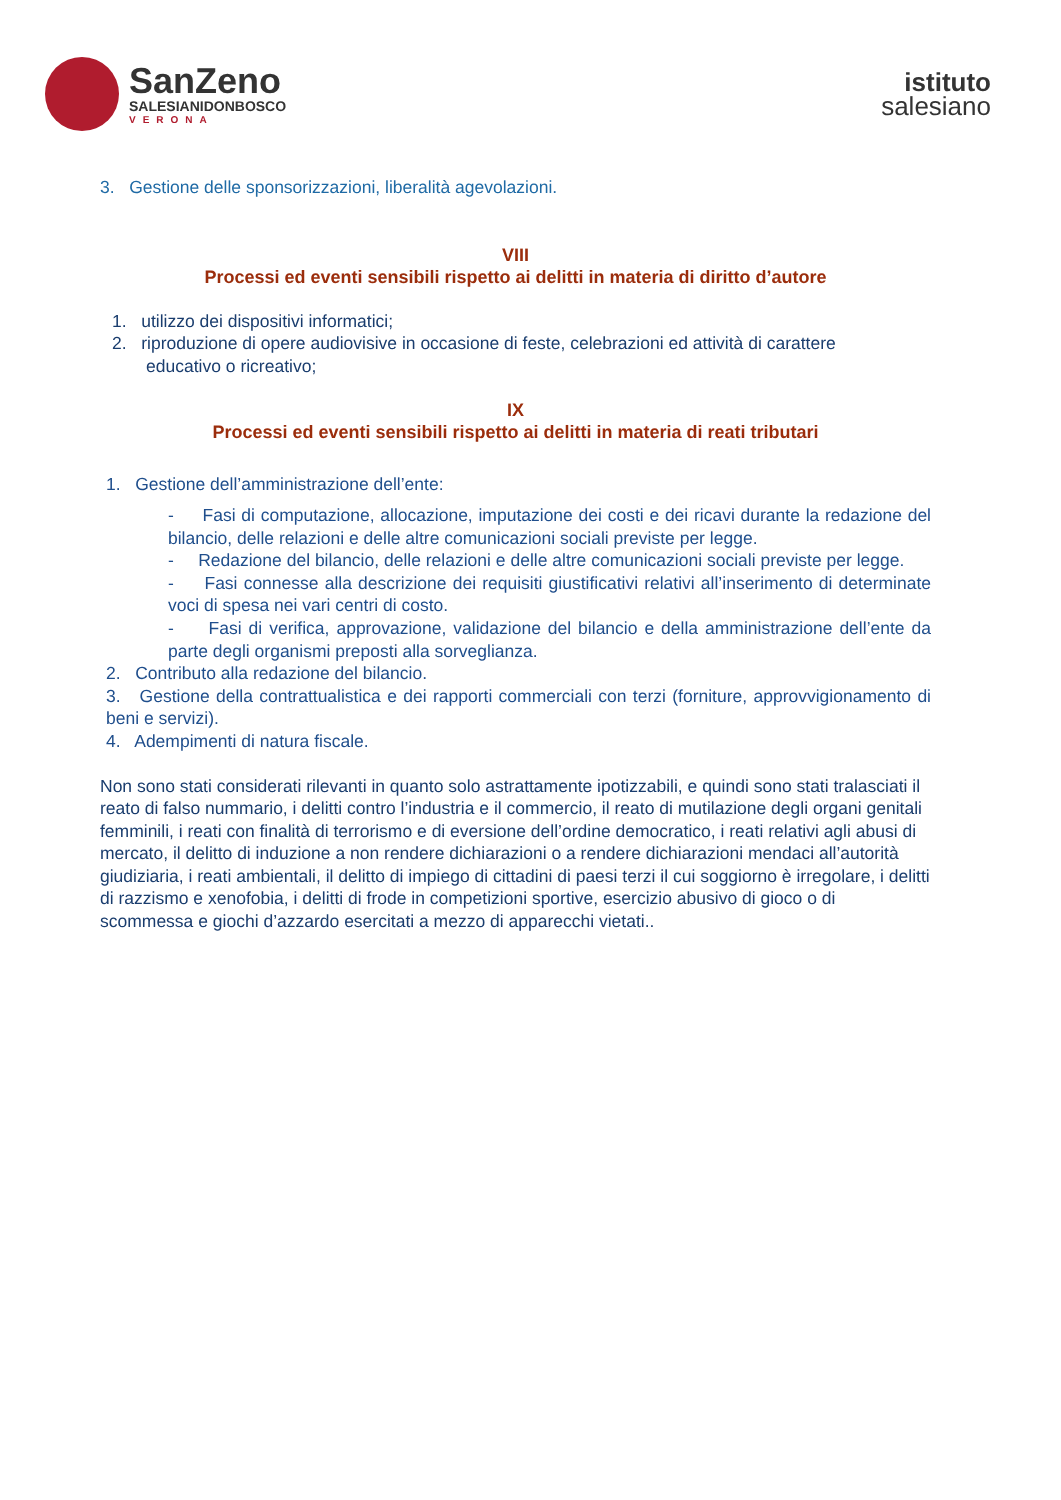SanZeno
SALESIANIDONBOSCO
VERONA
istituto
salesiano
3. Gestione delle sponsorizzazioni, liberalità agevolazioni.
VIII
Processi ed eventi sensibili rispetto ai delitti in materia di diritto d’autore
1. utilizzo dei dispositivi informatici;
2. riproduzione di opere audiovisive in occasione di feste, celebrazioni ed attività di carattere
educativo o ricreativo;
IX
Processi ed eventi sensibili rispetto ai delitti in materia di reati tributari
1. Gestione dell’amministrazione dell’ente:
- Fasi di computazione, allocazione, imputazione dei costi e dei ricavi durante la redazione del bilancio, delle relazioni e delle altre comunicazioni sociali previste per legge.
- Redazione del bilancio, delle relazioni e delle altre comunicazioni sociali previste per legge.
- Fasi connesse alla descrizione dei requisiti giustificativi relativi all’inserimento di determinate voci di spesa nei vari centri di costo.
- Fasi di verifica, approvazione, validazione del bilancio e della amministrazione dell’ente da parte degli organismi preposti alla sorveglianza.
2. Contributo alla redazione del bilancio.
3. Gestione della contrattualistica e dei rapporti commerciali con terzi (forniture, approvvigionamento di beni e servizi).
4. Adempimenti di natura fiscale.
Non sono stati considerati rilevanti in quanto solo astrattamente ipotizzabili, e quindi sono stati tralasciati il reato di falso nummario, i delitti contro l’industria e il commercio, il reato di mutilazione degli organi genitali femminili, i reati con finalità di terrorismo e di eversione dell’ordine democratico, i reati relativi agli abusi di mercato, il delitto di induzione a non rendere dichiarazioni o a rendere dichiarazioni mendaci all’autorità giudiziaria, i reati ambientali, il delitto di impiego di cittadini di paesi terzi il cui soggiorno è irregolare, i delitti di razzismo e xenofobia, i delitti di frode in competizioni sportive, esercizio abusivo di gioco o di scommessa e giochi d’azzardo esercitati a mezzo di apparecchi vietati..